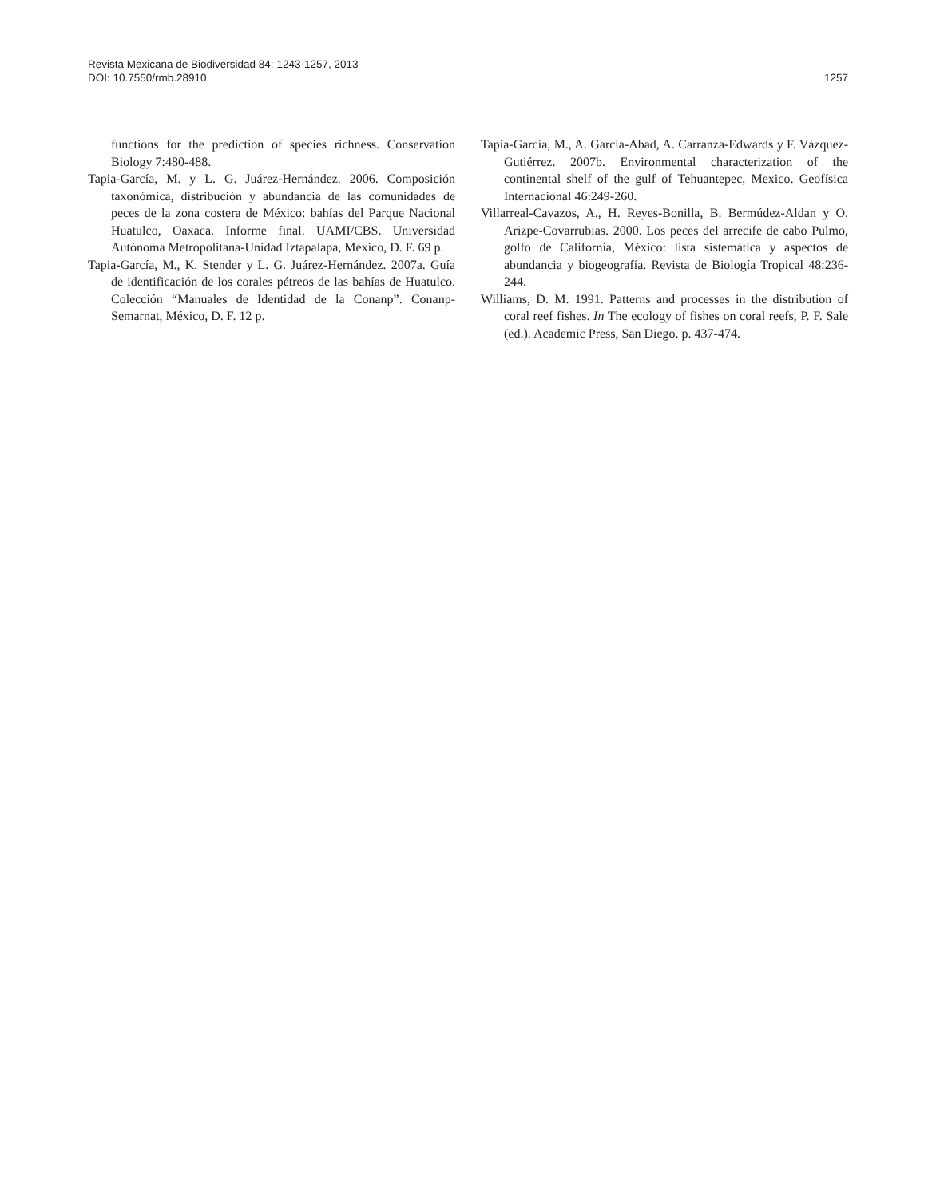1257 Revista Mexicana de Biodiversidad 84: 1243-1257, 2013
DOI: 10.7550/rmb.28910
functions for the prediction of species richness. Conservation Biology 7:480-488.
Tapia-García, M. y L. G. Juárez-Hernández. 2006. Composición taxonómica, distribución y abundancia de las comunidades de peces de la zona costera de México: bahías del Parque Nacional Huatulco, Oaxaca. Informe final. UAMI/CBS. Universidad Autónoma Metropolitana-Unidad Iztapalapa, México, D. F. 69 p.
Tapia-García, M., K. Stender y L. G. Juárez-Hernández. 2007a. Guía de identificación de los corales pétreos de las bahías de Huatulco. Colección “Manuales de Identidad de la Conanp”. Conanp-Semarnat, México, D. F. 12 p.
Tapia-García, M., A. García-Abad, A. Carranza-Edwards y F. Vázquez-Gutiérrez. 2007b. Environmental characterization of the continental shelf of the gulf of Tehuantepec, Mexico. Geofísica Internacional 46:249-260.
Villarreal-Cavazos, A., H. Reyes-Bonilla, B. Bermúdez-Aldan y O. Arizpe-Covarrubias. 2000. Los peces del arrecife de cabo Pulmo, golfo de California, México: lista sistemática y aspectos de abundancia y biogeografía. Revista de Biología Tropical 48:236-244.
Williams, D. M. 1991. Patterns and processes in the distribution of coral reef fishes. In The ecology of fishes on coral reefs, P. F. Sale (ed.). Academic Press, San Diego. p. 437-474.